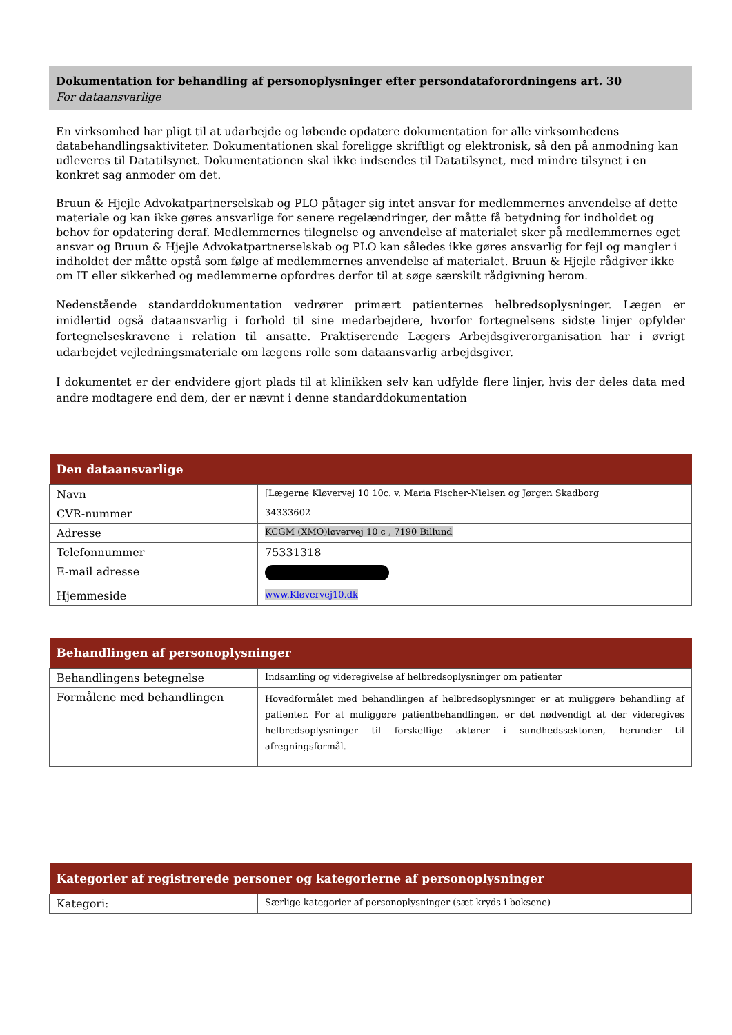Dokumentation for behandling af personoplysninger efter persondataforordningens art. 30
For dataansvarlige
En virksomhed har pligt til at udarbejde og løbende opdatere dokumentation for alle virksomhedens databehandlingsaktiviteter. Dokumentationen skal foreligge skriftligt og elektronisk, så den på anmodning kan udleveres til Datatilsynet. Dokumentationen skal ikke indsendes til Datatilsynet, med mindre tilsynet i en konkret sag anmoder om det.
Bruun & Hjejle Advokatpartnerselskab og PLO påtager sig intet ansvar for medlemmernes anvendelse af dette materiale og kan ikke gøres ansvarlige for senere regelændringer, der måtte få betydning for indholdet og behov for opdatering deraf. Medlemmernes tilegnelse og anvendelse af materialet sker på medlemmernes eget ansvar og Bruun & Hjejle Advokatpartnerselskab og PLO kan således ikke gøres ansvarlig for fejl og mangler i indholdet der måtte opstå som følge af medlemmernes anvendelse af materialet. Bruun & Hjejle rådgiver ikke om IT eller sikkerhed og medlemmerne opfordres derfor til at søge særskilt rådgivning herom.
Nedenstående standarddokumentation vedrører primært patienternes helbredsoplysninger. Lægen er imidlertid også dataansvarlig i forhold til sine medarbejdere, hvorfor fortegnelsens sidste linjer opfylder fortegnelseskravene i relation til ansatte. Praktiserende Lægers Arbejdsgiverorganisation har i øvrigt udarbejdet vejledningsmateriale om lægens rolle som dataansvarlig arbejdsgiver.
I dokumentet er der endvidere gjort plads til at klinikken selv kan udfylde flere linjer, hvis der deles data med andre modtagere end dem, der er nævnt i denne standarddokumentation
| Den dataansvarlige | |
| --- | --- |
| Navn | [Lægerne Kløvervej 10 10c. v. Maria Fischer-Nielsen og Jørgen Skadborg |
| CVR-nummer | 34333602 |
| Adresse | KCGM (XMO)løvervej 10 c , 7190 Billund |
| Telefonnummer | 75331318 |
| E-mail adresse | |
| Hjemmeside | www.Kløvervej10.dk |
| Behandlingen af personoplysninger | |
| --- | --- |
| Behandlingens betegnelse | Indsamling og videregivelse af helbredsoplysninger om patienter |
| Formålene med behandlingen | Hovedformålet med behandlingen af helbredsoplysninger er at muliggøre behandling af patienter. For at muliggøre patientbehandlingen, er det nødvendigt at der videregives helbredsoplysninger til forskellige aktører i sundhedssektoren, herunder til afregningsformål. |
| Kategorier af registrerede personer og kategorierne af personoplysninger | |
| --- | --- |
| Kategori: | Særlige kategorier af personoplysninger (sæt kryds i boksene) |